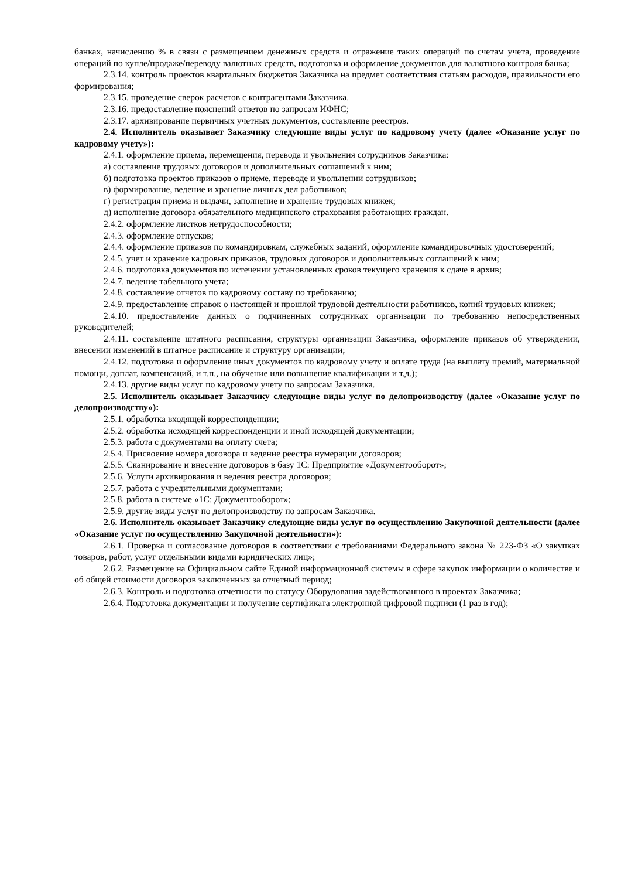банках, начислению % в связи с размещением денежных средств и отражение таких операций по счетам учета, проведение операций по купле/продаже/переводу валютных средств, подготовка и оформление документов для валютного контроля банка;
2.3.14. контроль проектов квартальных бюджетов Заказчика на предмет соответствия статьям расходов, правильности его формирования;
2.3.15. проведение сверок расчетов с контрагентами Заказчика.
2.3.16. предоставление пояснений ответов по запросам ИФНС;
2.3.17. архивирование первичных учетных документов, составление реестров.
2.4. Исполнитель оказывает Заказчику следующие виды услуг по кадровому учету (далее «Оказание услуг по кадровому учету»):
2.4.1. оформление приема, перемещения, перевода и увольнения сотрудников Заказчика:
а) составление трудовых договоров и дополнительных соглашений к ним;
б) подготовка проектов приказов о приеме, переводе и увольнении сотрудников;
в) формирование, ведение и хранение личных дел работников;
г) регистрация приема и выдачи, заполнение и хранение трудовых книжек;
д) исполнение договора обязательного медицинского страхования работающих граждан.
2.4.2. оформление листков нетрудоспособности;
2.4.3. оформление отпусков;
2.4.4. оформление приказов по командировкам, служебных заданий, оформление командировочных удостоверений;
2.4.5. учет и хранение кадровых приказов, трудовых договоров и дополнительных соглашений к ним;
2.4.6. подготовка документов по истечении установленных сроков текущего хранения к сдаче в архив;
2.4.7. ведение табельного учета;
2.4.8. составление отчетов по кадровому составу по требованию;
2.4.9. предоставление справок о настоящей и прошлой трудовой деятельности работников, копий трудовых книжек;
2.4.10. предоставление данных о подчиненных сотрудниках организации по требованию непосредственных руководителей;
2.4.11. составление штатного расписания, структуры организации Заказчика, оформление приказов об утверждении, внесении изменений в штатное расписание и структуру организации;
2.4.12. подготовка и оформление иных документов по кадровому учету и оплате труда (на выплату премий, материальной помощи, доплат, компенсаций, и т.п., на обучение или повышение квалификации и т.д.);
2.4.13. другие виды услуг по кадровому учету по запросам Заказчика.
2.5. Исполнитель оказывает Заказчику следующие виды услуг по делопроизводству (далее «Оказание услуг по делопроизводству»):
2.5.1. обработка входящей корреспонденции;
2.5.2. обработка исходящей корреспонденции и иной исходящей документации;
2.5.3. работа с документами на оплату счета;
2.5.4. Присвоение номера договора и ведение реестра нумерации договоров;
2.5.5. Сканирование и внесение договоров в базу 1С: Предприятие «Документооборот»;
2.5.6. Услуги архивирования и ведения реестра договоров;
2.5.7. работа с учредительными документами;
2.5.8. работа в системе «1С: Документооборот»;
2.5.9. другие виды услуг по делопроизводству по запросам Заказчика.
2.6. Исполнитель оказывает Заказчику следующие виды услуг по осуществлению Закупочной деятельности (далее «Оказание услуг по осуществлению Закупочной деятельности»):
2.6.1. Проверка и согласование договоров в соответствии с требованиями Федерального закона № 223-ФЗ «О закупках товаров, работ, услуг отдельными видами юридических лиц»;
2.6.2. Размещение на Официальном сайте Единой информационной системы в сфере закупок информации о количестве и об общей стоимости договоров заключенных за отчетный период;
2.6.3. Контроль и подготовка отчетности по статусу Оборудования задействованного в проектах Заказчика;
2.6.4. Подготовка документации и получение сертификата электронной цифровой подписи (1 раз в год);